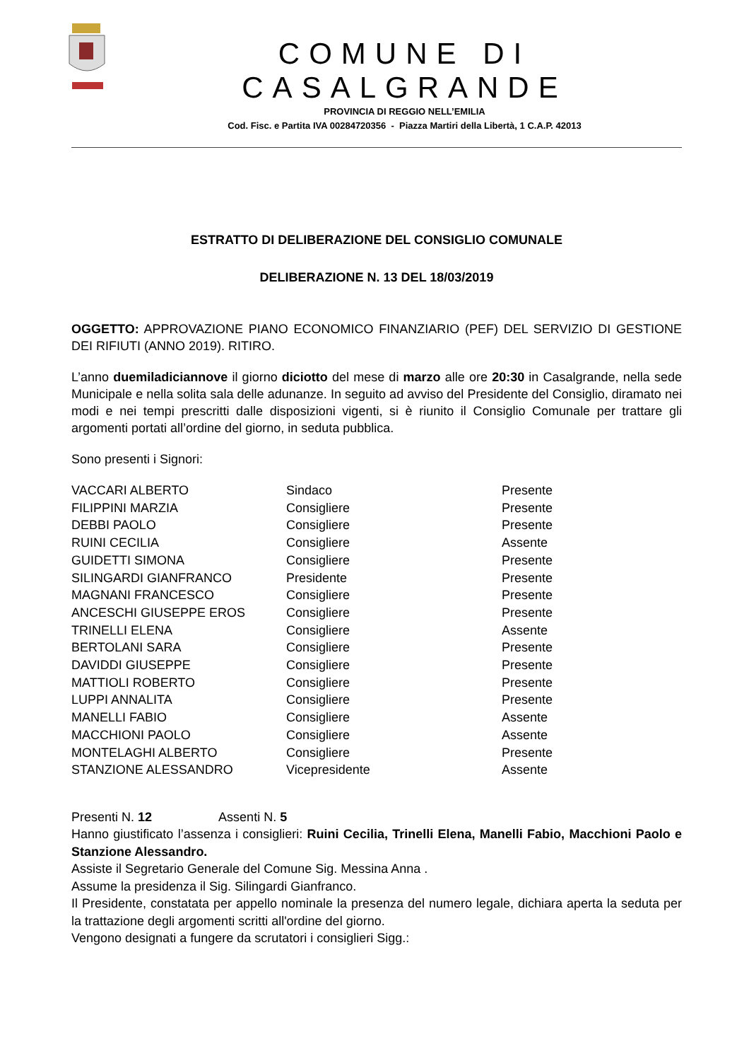COMUNE DI CASALGRANDE
PROVINCIA DI REGGIO NELL’EMILIA
Cod. Fisc. e Partita IVA 00284720356 - Piazza Martiri della Libertà, 1 C.A.P. 42013
ESTRATTO DI DELIBERAZIONE DEL CONSIGLIO COMUNALE
DELIBERAZIONE N. 13 DEL 18/03/2019
OGGETTO: APPROVAZIONE PIANO ECONOMICO FINANZIARIO (PEF) DEL SERVIZIO DI GESTIONE DEI RIFIUTI (ANNO 2019). RITIRO.
L’anno duemiladiciannove il giorno diciotto del mese di marzo alle ore 20:30 in Casalgrande, nella sede Municipale e nella solita sala delle adunanze. In seguito ad avviso del Presidente del Consiglio, diramato nei modi e nei tempi prescritti dalle disposizioni vigenti, si è riunito il Consiglio Comunale per trattare gli argomenti portati all’ordine del giorno, in seduta pubblica.
Sono presenti i Signori:
| VACCARI ALBERTO | Sindaco | Presente |
| FILIPPINI MARZIA | Consigliere | Presente |
| DEBBI PAOLO | Consigliere | Presente |
| RUINI CECILIA | Consigliere | Assente |
| GUIDETTI SIMONA | Consigliere | Presente |
| SILINGARDI GIANFRANCO | Presidente | Presente |
| MAGNANI FRANCESCO | Consigliere | Presente |
| ANCESCHI GIUSEPPE EROS | Consigliere | Presente |
| TRINELLI ELENA | Consigliere | Assente |
| BERTOLANI SARA | Consigliere | Presente |
| DAVIDDI GIUSEPPE | Consigliere | Presente |
| MATTIOLI ROBERTO | Consigliere | Presente |
| LUPPI ANNALITA | Consigliere | Presente |
| MANELLI FABIO | Consigliere | Assente |
| MACCHIONI PAOLO | Consigliere | Assente |
| MONTELAGHI ALBERTO | Consigliere | Presente |
| STANZIONE ALESSANDRO | Vicepresidente | Assente |
Presenti N. 12 Assenti N. 5
Hanno giustificato l’assenza i consiglieri: Ruini Cecilia, Trinelli Elena, Manelli Fabio, Macchioni Paolo e Stanzione Alessandro.
Assiste il Segretario Generale del Comune Sig. Messina Anna .
Assume la presidenza il Sig. Silingardi Gianfranco.
Il Presidente, constatata per appello nominale la presenza del numero legale, dichiara aperta la seduta per la trattazione degli argomenti scritti all'ordine del giorno.
Vengono designati a fungere da scrutatori i consiglieri Sigg.: